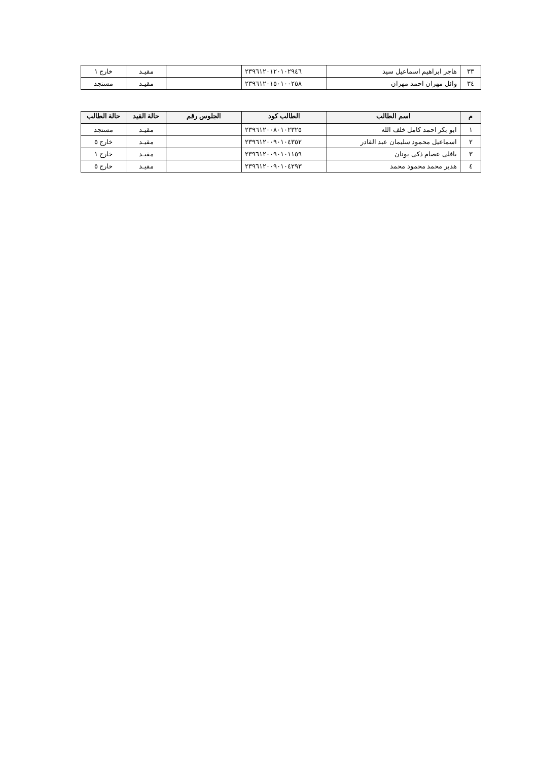| ٣٣ | هاجر ابراهيم اسماعيل سيد | ٢٣٩٦١٢٠١٢٠١٠٢٩٤٦ | | مقيـد | خارج ١ |
| ٣٤ | وائل مهران احمد مهران | ٢٣٩٦١٢٠١٥٠١٠٠٢٥٨ | | مقيـد | مستجد |
| م | اسم الطالب | الطالب كود | الجلوس رقم | حالة القيد | حالة الطالب |
| --- | --- | --- | --- | --- | --- |
| ١ | ابو بكر احمد كامل خلف الله | ٢٣٩٦١٢٠٠٨٠١٠٢٣٢٥ | | مقيـد | مستجد |
| ٢ | اسماعيل محمود سليمان عبد القادر | ٢٣٩٦١٢٠٠٩٠١٠٤٣٥٢ | | مقيـد | خارج ٥ |
| ٣ | بافلى عصام ذكى يونان | ٢٣٩٦١٢٠٠٩٠١٠١١٥٩ | | مقيـد | خارج ١ |
| ٤ | هدير محمد محمود محمد | ٢٣٩٦١٢٠٠٩٠١٠٤٢٩٣ | | مقيـد | خارج ٥ |